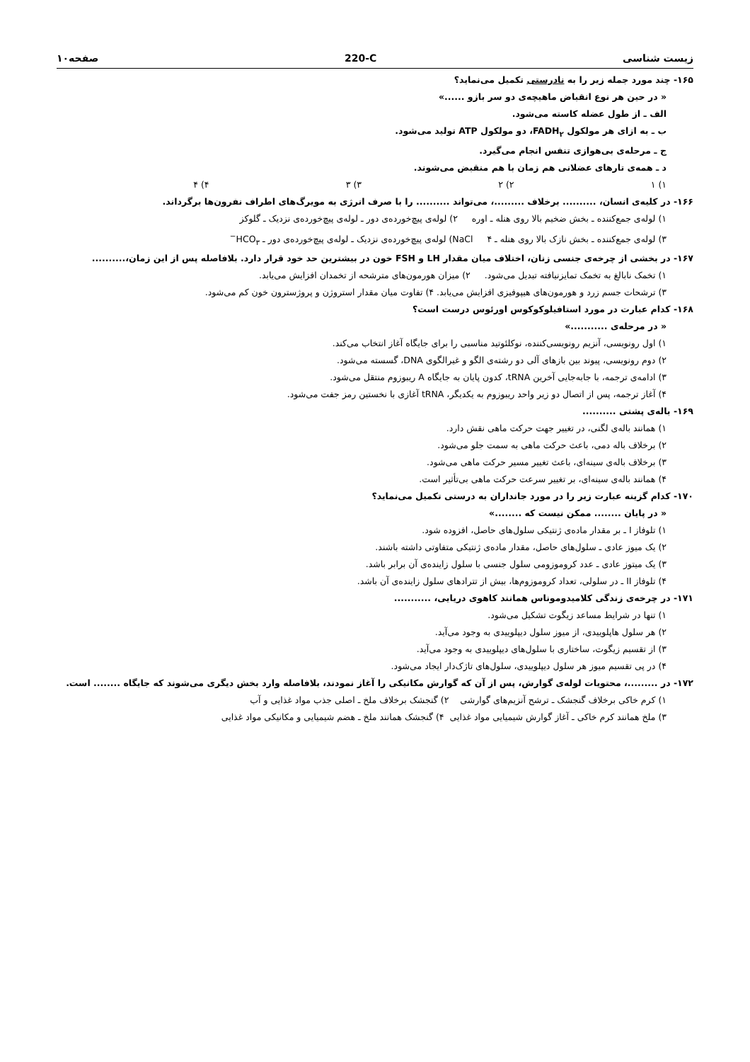زیست شناسی 220-C صفحه۱۰
۱۶۵- چند مورد جمله زیر را به نادرستی تکمیل می‌نماید؟
« در حین هر نوع انقباض ماهیچه‌ی دو سر بازو ......»
الف ـ از طول عضله کاسته می‌شود.
ب ـ به ازای هر مولکول FADH<sub>۲</sub>، دو مولکول ATP تولید می‌شود.
ج ـ مرحله‌ی بی‌هوازی تنفس انجام می‌گیرد.
د ـ همه‌ی تارهای عضلانی هم زمان با هم منقبض می‌شوند.
۱) ۱ ۲) ۲ ۳) ۳ ۴) ۴
۱۶۶- در کلیه‌ی انسان، .......... برخلاف .........، می‌تواند .......... را با صرف انرژی به مویرگ‌های اطراف نفرون‌ها برگرداند.
۱) لوله‌ی جمع‌کننده ـ بخش ضخیم بالا روی هنله ـ اوره ۲) لوله‌ی پیچ‌خورده‌ی دور ـ لوله‌ی پیچ‌خورده‌ی نزدیک ـ گلوکز
۳) لوله‌ی جمع‌کننده ـ بخش نازک بالا روی هنله ـ NaCl ۴) لوله‌ی پیچ‌خورده‌ی نزدیک ـ لوله‌ی پیچ‌خورده‌ی دور ـ HCO<sub>۳</sub><sup>−</sup>
۱۶۷- در بخشی از چرخه‌ی جنسی زنان، اختلاف میان مقدار LH و FSH خون در بیشترین حد خود قرار دارد. بلافاصله پس از این زمان،..........
۱) تخمک نابالغ به تخمک تمایزنیافته تبدیل می‌شود. ۲) میزان هورمون‌های مترشحه از تخمدان افزایش می‌یابد.
۳) ترشحات جسم زرد و هورمون‌های هیپوفیزی افزایش می‌یابد. ۴) تفاوت میان مقدار استروژن و پروژسترون خون کم می‌شود.
۱۶۸- کدام عبارت در مورد استافیلوکوکوس اورئوس درست است؟
« در مرحله‌ی ...........»
۱) اول رونویسی، آنزیم رونویسی‌کننده، نوکلئوتید مناسبی را برای جایگاه آغاز انتخاب می‌کند.
۲) دوم رونویسی، پیوند بین بازهای آلی دو رشته‌ی الگو و غیرالگوی DNA، گسسته می‌شود.
۳) ادامه‌ی ترجمه، با جابه‌جایی آخرین tRNA، کدون پایان به جایگاه A ریبوزوم منتقل می‌شود.
۴) آغاز ترجمه، پس از اتصال دو زیر واحد ریبوزوم به یکدیگر، tRNA آغازی با نخستین رمز جفت می‌شود.
۱۶۹- باله‌ی پشتی ..........
۱) همانند باله‌ی لگنی، در تغییر جهت حرکت ماهی نقش دارد.
۲) برخلاف باله دمی، باعث حرکت ماهی به سمت جلو می‌شود.
۳) برخلاف باله‌ی سینه‌ای، باعث تغییر مسیر حرکت ماهی می‌شود.
۴) همانند باله‌ی سینه‌ای، بر تغییر سرعت حرکت ماهی بی‌تأثیر است.
۱۷۰- کدام گزینه عبارت زیر را در مورد جانداران به درستی تکمیل می‌نماید؟
« در پایان ........ ممکن نیست که ........»
۱) تلوفاز I ـ بر مقدار ماده‌ی ژنتیکی سلول‌های حاصل، افزوده شود.
۲) یک میوز عادی ـ سلول‌های حاصل، مقدار ماده‌ی ژنتیکی متفاوتی داشته باشند.
۳) یک میتوز عادی ـ عدد کروموزومی سلول جنسی با سلول زاینده‌ی آن برابر باشد.
۴) تلوفاز II ـ در سلولی، تعداد کروموزوم‌ها، بیش از تترادهای سلول زاینده‌ی آن باشد.
۱۷۱- در چرخه‌ی زندگی کلامیدوموناس همانند کاهوی دریایی، ...........
۱) تنها در شرایط مساعد زیگوت تشکیل می‌شود.
۲) هر سلول هاپلوییدی، از میوز سلول دیپلوییدی به وجود می‌آید.
۳) از تقسیم زیگوت، ساختاری با سلول‌های دیپلوییدی به وجود می‌آید.
۴) در پی تقسیم میوز هر سلول دیپلوییدی، سلول‌های تاژک‌دار ایجاد می‌شود.
۱۷۲- در .........، محتویات لوله‌ی گوارش، پس از آن که گوارش مکانیکی را آغاز نمودند، بلافاصله وارد بخش دیگری می‌شوند که جایگاه ........ است.
۱) کرم خاکی برخلاف گنجشک ـ ترشح آنزیم‌های گوارشی ۲) گنجشک برخلاف ملخ ـ اصلی جذب مواد غذایی و آب
۳) ملخ همانند کرم خاکی ـ آغاز گوارش شیمیایی مواد غذایی ۴) گنجشک همانند ملخ ـ هضم شیمیایی و مکانیکی مواد غذایی